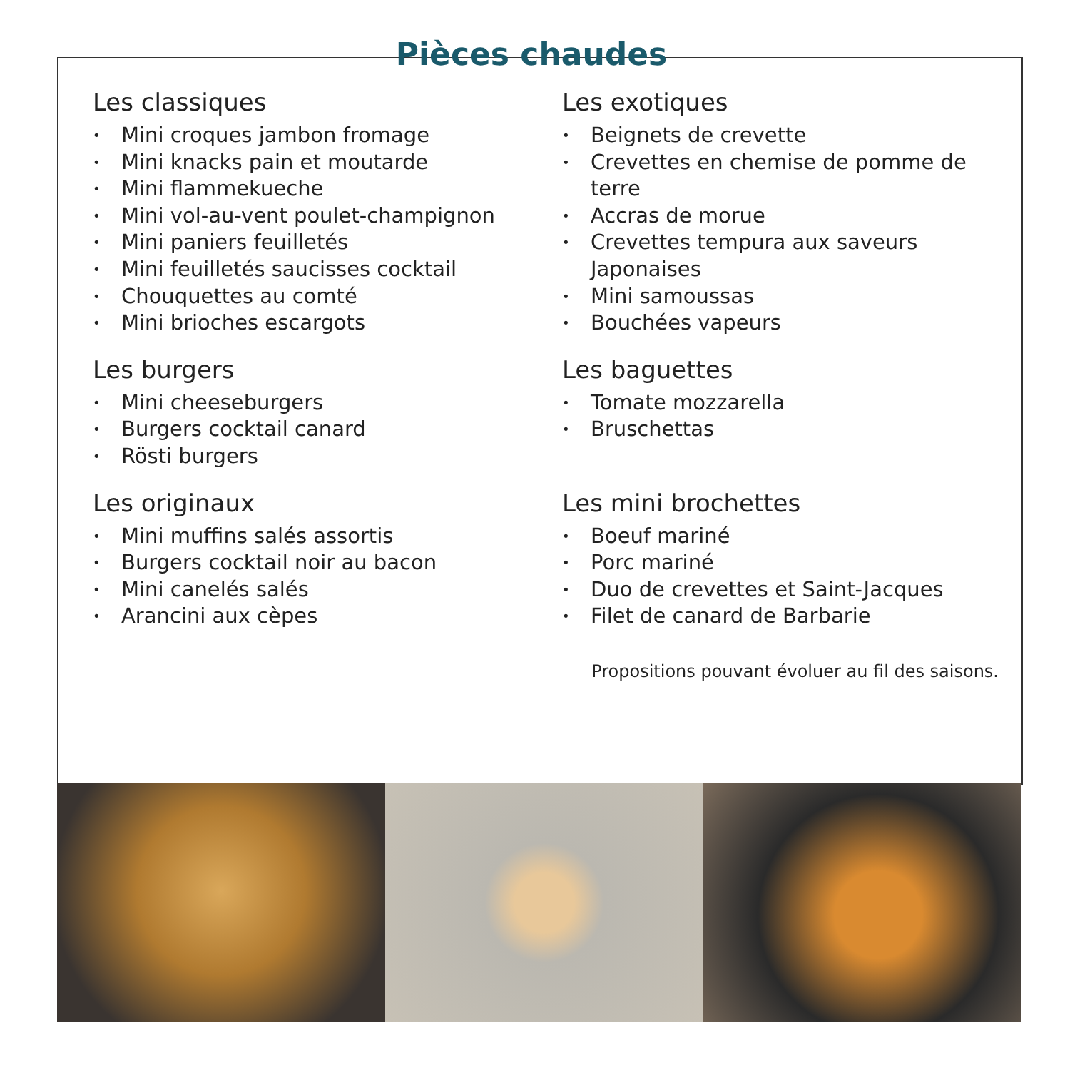Pièces chaudes
Les classiques
• Mini croques jambon fromage
• Mini knacks pain et moutarde
• Mini flammekueche
• Mini vol-au-vent poulet-champignon
• Mini paniers feuilletés
• Mini feuilletés saucisses cocktail
• Chouquettes au comté
• Mini brioches escargots
Les exotiques
• Beignets de crevette
• Crevettes en chemise de pomme de terre
• Accras de morue
• Crevettes tempura aux saveurs Japonaises
• Mini samoussas
• Bouchées vapeurs
Les burgers
• Mini cheeseburgers
• Burgers cocktail canard
• Rösti burgers
Les baguettes
• Tomate mozzarella
• Bruschettas
Les originaux
• Mini muffins salés assortis
• Burgers cocktail noir au bacon
• Mini canelés salés
• Arancini aux cèpes
Les mini brochettes
• Boeuf mariné
• Porc mariné
• Duo de crevettes et Saint-Jacques
• Filet de canard de Barbarie
Propositions pouvant évoluer au fil des saisons.